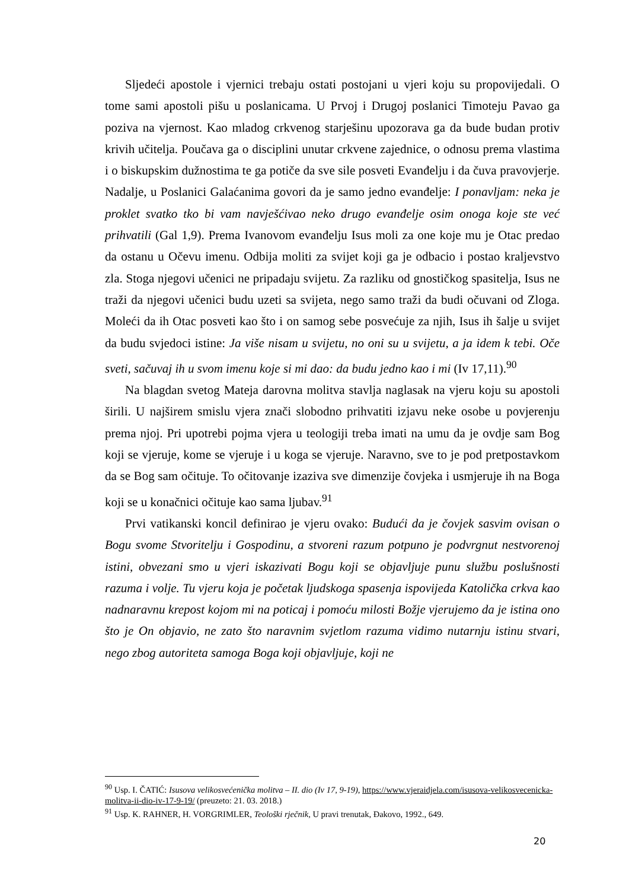Sljedeći apostole i vjernici trebaju ostati postojani u vjeri koju su propovijedali. O tome sami apostoli pišu u poslanicama. U Prvoj i Drugoj poslanici Timoteju Pavao ga poziva na vjernost. Kao mladog crkvenog starješinu upozorava ga da bude budan protiv krivih učitelja. Poučava ga o disciplini unutar crkvene zajednice, o odnosu prema vlastima i o biskupskim dužnostima te ga potiče da sve sile posveti Evanđelju i da čuva pravovjerje. Nadalje, u Poslanici Galaćanima govori da je samo jedno evanđelje: I ponavljam: neka je proklet svatko tko bi vam navješćivao neko drugo evanđelje osim onoga koje ste već prihvatili (Gal 1,9). Prema Ivanovom evanđelju Isus moli za one koje mu je Otac predao da ostanu u Očevu imenu. Odbija moliti za svijet koji ga je odbacio i postao kraljevstvo zla. Stoga njegovi učenici ne pripadaju svijetu. Za razliku od gnostičkog spasitelja, Isus ne traži da njegovi učenici budu uzeti sa svijeta, nego samo traži da budi očuvani od Zloga. Moleći da ih Otac posveti kao što i on samog sebe posvećuje za njih, Isus ih šalje u svijet da budu svjedoci istine: Ja više nisam u svijetu, no oni su u svijetu, a ja idem k tebi. Oče sveti, sačuvaj ih u svom imenu koje si mi dao: da budu jedno kao i mi (Iv 17,11).<sup>90</sup>
Na blagdan svetog Mateja darovna molitva stavlja naglasak na vjeru koju su apostoli širili. U najširem smislu vjera znači slobodno prihvatiti izjavu neke osobe u povjerenju prema njoj. Pri upotrebi pojma vjera u teologiji treba imati na umu da je ovdje sam Bog koji se vjeruje, kome se vjeruje i u koga se vjeruje. Naravno, sve to je pod pretpostavkom da se Bog sam očituje. To očitovanje izaziva sve dimenzije čovjeka i usmjeruje ih na Boga koji se u konačnici očituje kao sama ljubav.<sup>91</sup>
Prvi vatikanski koncil definirao je vjeru ovako: Budući da je čovjek sasvim ovisan o Bogu svome Stvoritelju i Gospodinu, a stvoreni razum potpuno je podvrgnut nestvorenoj istini, obvezani smo u vjeri iskazivati Bogu koji se objavljuje punu službu poslušnosti razuma i volje. Tu vjeru koja je početak ljudskoga spasenja ispovijeda Katolička crkva kao nadnaravnu krepost kojom mi na poticaj i pomoću milosti Božje vjerujemo da je istina ono što je On objavio, ne zato što naravnim svjetlom razuma vidimo nutarnju istinu stvari, nego zbog autoriteta samoga Boga koji objavljuje, koji ne
<sup>90</sup> Usp. I. ČATIĆ: Isusova velikosvećenička molitva – II. dio (Iv 17, 9-19), https://www.vjeraidjela.com/isusova-velikosvecenicka-molitva-ii-dio-iv-17-9-19/ (preuzeto: 21. 03. 2018.)
<sup>91</sup> Usp. K. RAHNER, H. VORGRIMLER, Teološki rječnik, U pravi trenutak, Đakovo, 1992., 649.
20